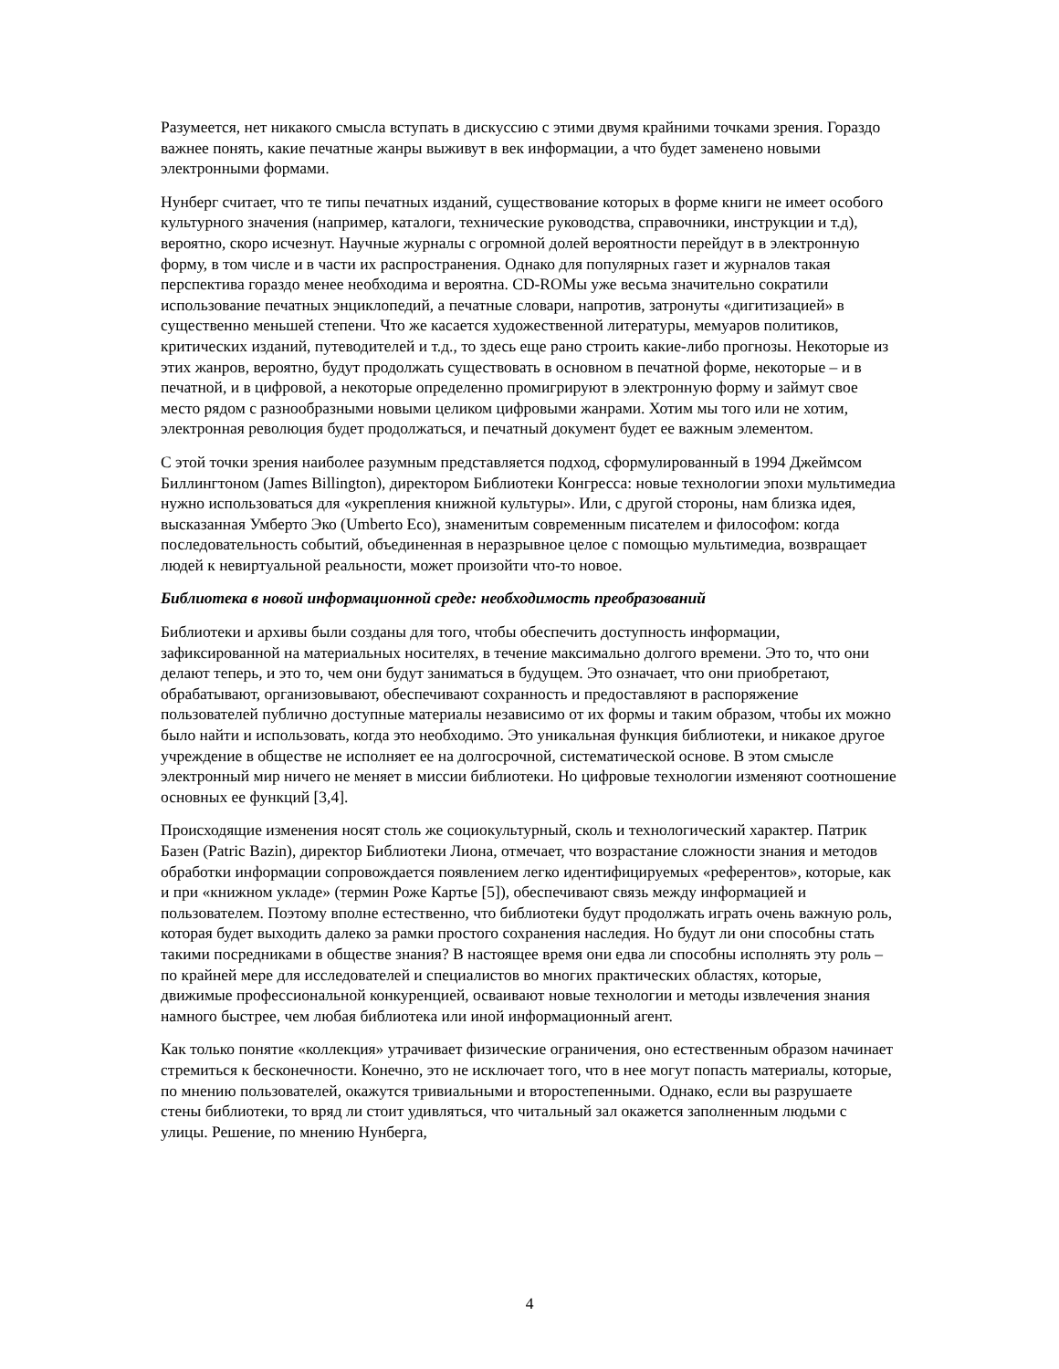Разумеется, нет никакого смысла вступать в дискуссию с этими двумя крайними точками зрения. Гораздо важнее понять, какие печатные жанры выживут в век информации, а что будет заменено новыми электронными формами.
Нунберг считает, что те типы печатных изданий, существование которых в форме книги не имеет особого культурного значения (например, каталоги, технические руководства, справочники, инструкции и т.д), вероятно, скоро исчезнут. Научные журналы с огромной долей вероятности перейдут в в электронную форму, в том числе и в части их распространения. Однако для популярных газет и журналов такая перспектива гораздо менее необходима и вероятна. CD-ROMы уже весьма значительно сократили использование печатных энциклопедий, а печатные словари, напротив, затронуты «дигитизацией» в существенно меньшей степени. Что же касается художественной литературы, мемуаров политиков, критических изданий, путеводителей и т.д., то здесь еще рано строить какие-либо прогнозы. Некоторые из этих жанров, вероятно, будут продолжать существовать в основном в печатной форме, некоторые – и в печатной, и в цифровой, а некоторые определенно промигрируют в электронную форму и займут свое место рядом с разнообразными новыми целиком цифровыми жанрами. Хотим мы того или не хотим, электронная революция будет продолжаться, и печатный документ будет ее важным элементом.
С этой точки зрения наиболее разумным представляется подход, сформулированный в 1994 Джеймсом Биллингтоном (James Billington), директором Библиотеки Конгресса: новые технологии эпохи мультимедиа нужно использоваться для «укрепления книжной культуры». Или, с другой стороны, нам близка идея, высказанная Умберто Эко (Umberto Eco), знаменитым современным писателем и философом: когда последовательность событий, объединенная в неразрывное целое с помощью мультимедиа, возвращает людей к невиртуальной реальности, может произойти что-то новое.
Библиотека в новой информационной среде: необходимость преобразований
Библиотеки и архивы были созданы для того, чтобы обеспечить доступность информации, зафиксированной на материальных носителях, в течение максимально долгого времени. Это то, что они делают теперь, и это то, чем они будут заниматься в будущем. Это означает, что они приобретают, обрабатывают, организовывают, обеспечивают сохранность и предоставляют в распоряжение пользователей публично доступные материалы независимо от их формы и таким образом, чтобы их можно было найти и использовать, когда это необходимо. Это уникальная функция библиотеки, и никакое другое учреждение в обществе не исполняет ее на долгосрочной, систематической основе. В этом смысле электронный мир ничего не меняет в миссии библиотеки. Но цифровые технологии изменяют соотношение основных ее функций [3,4].
Происходящие изменения носят столь же социокультурный, сколь и технологический характер. Патрик Базен (Patric Bazin), директор Библиотеки Лиона, отмечает, что возрастание сложности знания и методов обработки информации сопровождается появлением легко идентифицируемых «референтов», которые, как и при «книжном укладе» (термин Роже Картье [5]), обеспечивают связь между информацией и пользователем. Поэтому вполне естественно, что библиотеки будут продолжать играть очень важную роль, которая будет выходить далеко за рамки простого сохранения наследия. Но будут ли они способны стать такими посредниками в обществе знания? В настоящее время они едва ли способны исполнять эту роль – по крайней мере для исследователей и специалистов во многих практических областях, которые, движимые профессиональной конкуренцией, осваивают новые технологии и методы извлечения знания намного быстрее, чем любая библиотека или иной информационный агент.
Как только понятие «коллекция» утрачивает физические ограничения, оно естественным образом начинает стремиться к бесконечности. Конечно, это не исключает того, что в нее могут попасть материалы, которые, по мнению пользователей, окажутся тривиальными и второстепенными. Однако, если вы разрушаете стены библиотеки, то вряд ли стоит удивляться, что читальный зал окажется заполненным людьми с улицы. Решение, по мнению Нунберга,
4